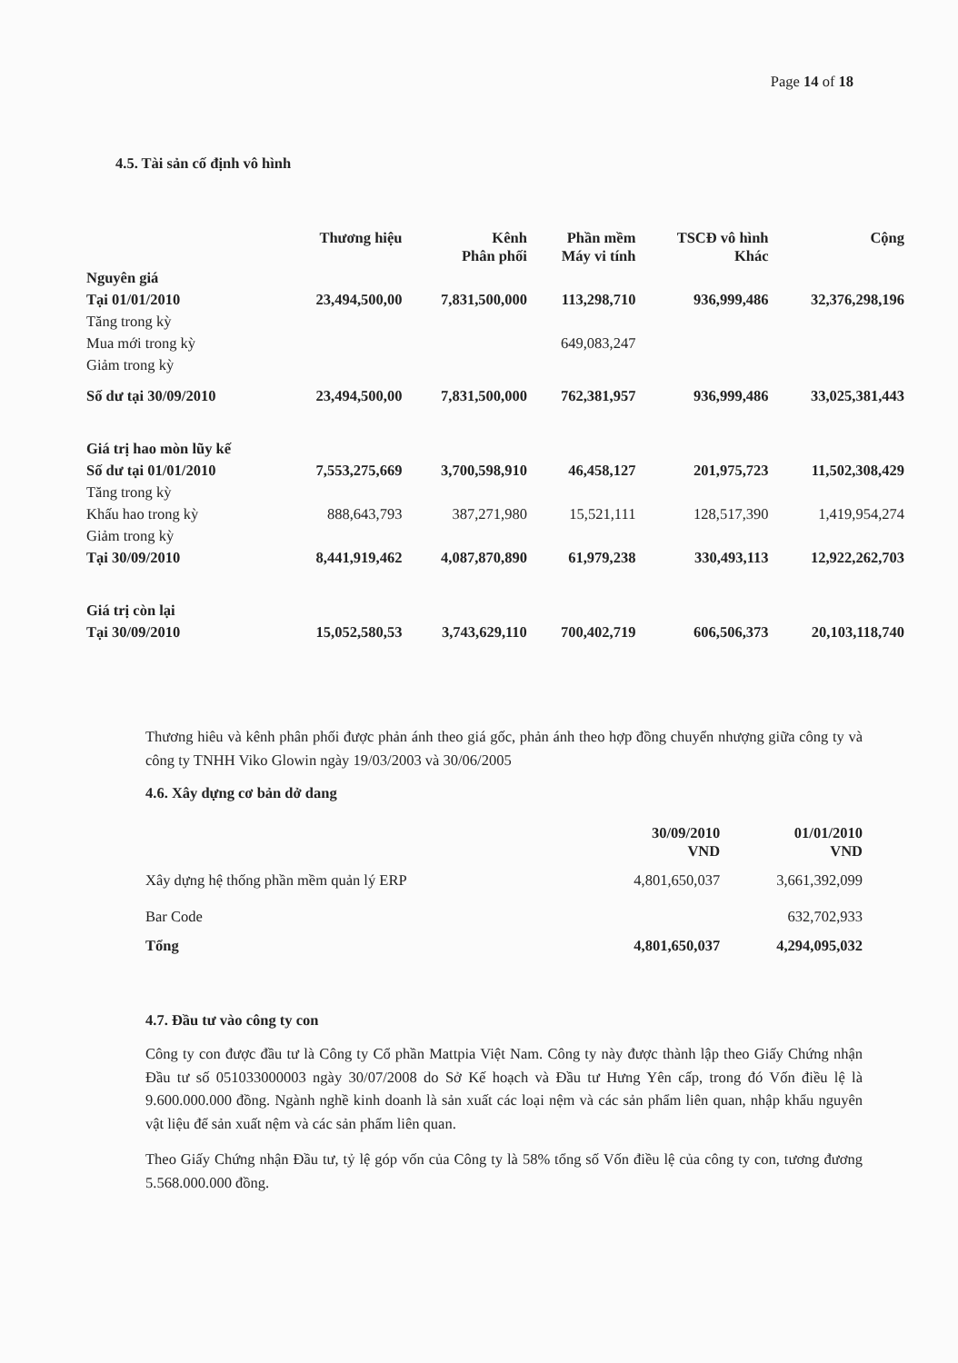Page 14 of 18
4.5. Tài sản cố định vô hình
| | Thương hiệu | Kênh Phân phối | Phần mềm Máy vi tính | TSCĐ vô hình Khác | Cộng |
| --- | --- | --- | --- | --- | --- |
| Nguyên giá | | | | | |
| Tại 01/01/2010 | 23,494,500,00 | 7,831,500,000 | 113,298,710 | 936,999,486 | 32,376,298,196 |
| Tăng trong kỳ | | | | | |
| Mua mới trong kỳ | | | 649,083,247 | | |
| Giảm trong kỳ | | | | | |
| Số dư tại 30/09/2010 | 23,494,500,00 | 7,831,500,000 | 762,381,957 | 936,999,486 | 33,025,381,443 |
| Giá trị hao mòn lũy kế | | | | | |
| Số dư tại 01/01/2010 | 7,553,275,669 | 3,700,598,910 | 46,458,127 | 201,975,723 | 11,502,308,429 |
| Tăng trong kỳ | | | | | |
| Khấu hao trong kỳ | 888,643,793 | 387,271,980 | 15,521,111 | 128,517,390 | 1,419,954,274 |
| Giảm trong kỳ | | | | | |
| Tại 30/09/2010 | 8,441,919,462 | 4,087,870,890 | 61,979,238 | 330,493,113 | 12,922,262,703 |
| Giá trị còn lại | | | | | |
| Tại 30/09/2010 | 15,052,580,53 | 3,743,629,110 | 700,402,719 | 606,506,373 | 20,103,118,740 |
Thương hiêu và kênh phân phối được phản ánh theo giá gốc, phản ánh theo hợp đồng chuyển nhượng giữa công ty và công ty TNHH Viko Glowin ngày 19/03/2003 và 30/06/2005
4.6. Xây dựng cơ bản dở dang
| | 30/09/2010 VND | 01/01/2010 VND |
| --- | --- | --- |
| Xây dựng hệ thống phần mềm quản lý ERP | 4,801,650,037 | 3,661,392,099 |
| Bar Code | | 632,702,933 |
| Tổng | 4,801,650,037 | 4,294,095,032 |
4.7. Đầu tư vào công ty con
Công ty con được đầu tư là Công ty Cổ phần Mattpia Việt Nam. Công ty này được thành lập theo Giấy Chứng nhận Đầu tư số 051033000003 ngày 30/07/2008 do Sở Kế hoạch và Đầu tư Hưng Yên cấp, trong đó Vốn điều lệ là 9.600.000.000 đồng. Ngành nghề kinh doanh là sản xuất các loại nệm và các sản phẩm liên quan, nhập khẩu nguyên vật liệu để sản xuất nệm và các sản phẩm liên quan.
Theo Giấy Chứng nhận Đầu tư, tỷ lệ góp vốn của Công ty là 58% tổng số Vốn điều lệ của công ty con, tương đương 5.568.000.000 đồng.